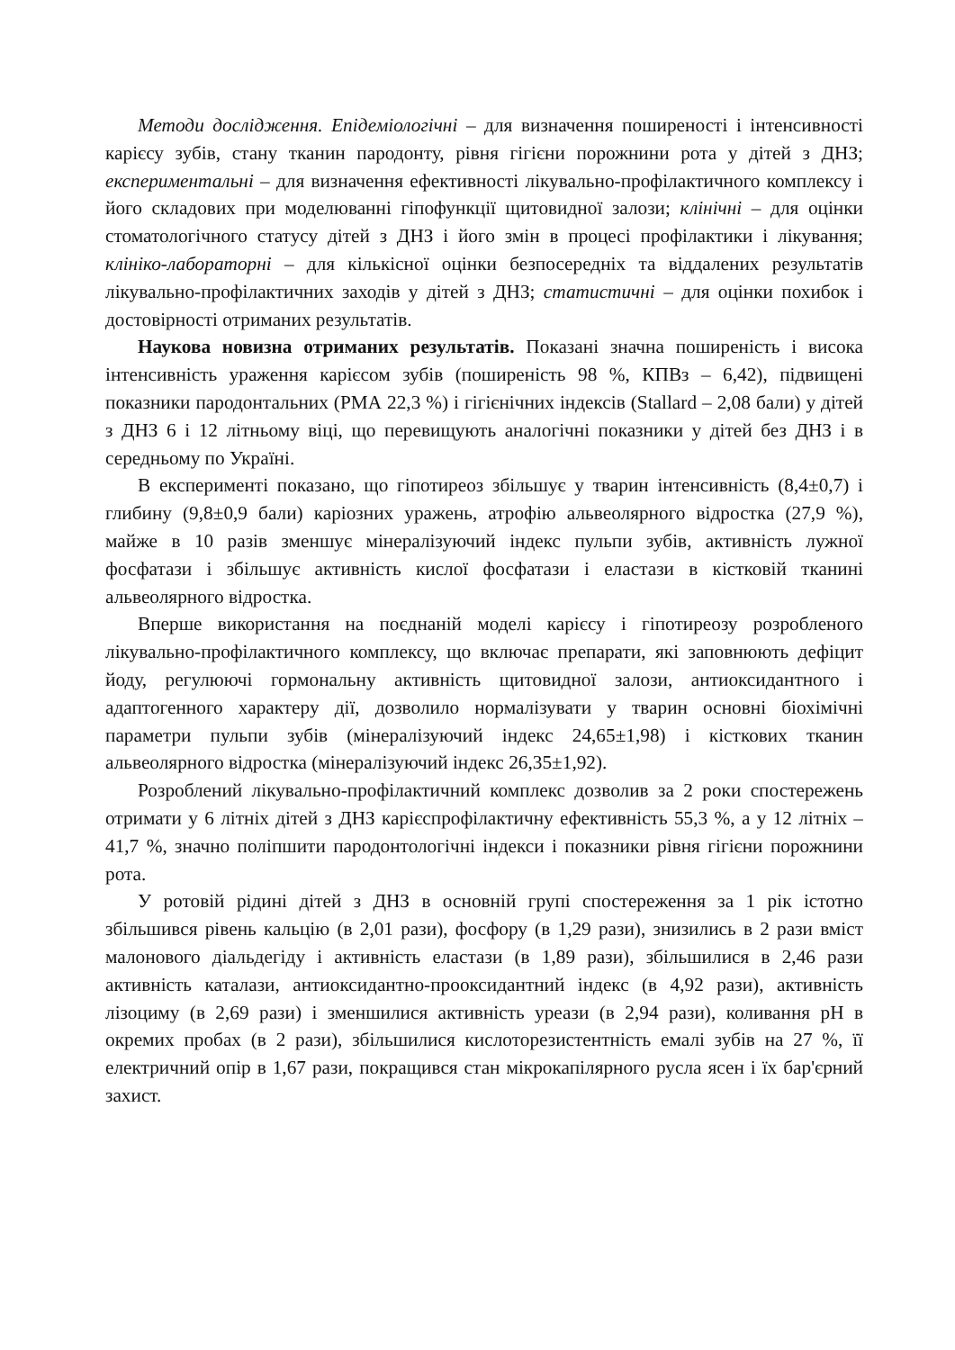Методи дослідження. Епідеміологічні – для визначення поширеності і інтенсивності карієсу зубів, стану тканин пародонту, рівня гігієни порожнини рота у дітей з ДНЗ; експериментальні – для визначення ефективності лікувально-профілактичного комплексу і його складових при моделюванні гіпофункції щитовидної залози; клінічні – для оцінки стоматологічного статусу дітей з ДНЗ і його змін в процесі профілактики і лікування; клініко-лабораторні – для кількісної оцінки безпосередніх та віддалених результатів лікувально-профілактичних заходів у дітей з ДНЗ; статистичні – для оцінки похибок і достовірності отриманих результатів.
Наукова новизна отриманих результатів. Показані значна поширеність і висока інтенсивність ураження карієсом зубів (поширеність 98 %, КПВз – 6,42), підвищені показники пародонтальних (РМА 22,3 %) і гігієнічних індексів (Stallard – 2,08 бали) у дітей з ДНЗ 6 і 12 літньому віці, що перевищують аналогічні показники у дітей без ДНЗ і в середньому по Україні.
В експерименті показано, що гіпотиреоз збільшує у тварин інтенсивність (8,4±0,7) і глибину (9,8±0,9 бали) каріозних уражень, атрофію альвеолярного відростка (27,9 %), майже в 10 разів зменшує мінералізуючий індекс пульпи зубів, активність лужної фосфатази і збільшує активність кислої фосфатази і еластази в кістковій тканині альвеолярного відростка.
Вперше використання на поєднаній моделі карієсу і гіпотиреозу розробленого лікувально-профілактичного комплексу, що включає препарати, які заповнюють дефіцит йоду, регулюючі гормональну активність щитовидної залози, антиоксидантного і адаптогенного характеру дії, дозволило нормалізувати у тварин основні біохімічні параметри пульпи зубів (мінералізуючий індекс 24,65±1,98) і кісткових тканин альвеолярного відростка (мінералізуючий індекс 26,35±1,92).
Розроблений лікувально-профілактичний комплекс дозволив за 2 роки спостережень отримати у 6 літніх дітей з ДНЗ карієспрофілактичну ефективність 55,3 %, а у 12 літніх – 41,7 %, значно поліпшити пародонтологічні індекси і показники рівня гігієни порожнини рота.
У ротовій рідині дітей з ДНЗ в основній групі спостереження за 1 рік істотно збільшився рівень кальцію (в 2,01 рази), фосфору (в 1,29 рази), знизились в 2 рази вміст малонового діальдегіду і активність еластази (в 1,89 рази), збільшилися в 2,46 рази активність каталази, антиоксидантно-прооксидантний індекс (в 4,92 рази), активність лізоциму (в 2,69 рази) і зменшилися активність уреази (в 2,94 рази), коливання рН в окремих пробах (в 2 рази), збільшилися кислоторезистентність емалі зубів на 27 %, її електричний опір в 1,67 рази, покращився стан мікрокапілярного русла ясен і їх бар'єрний захист.